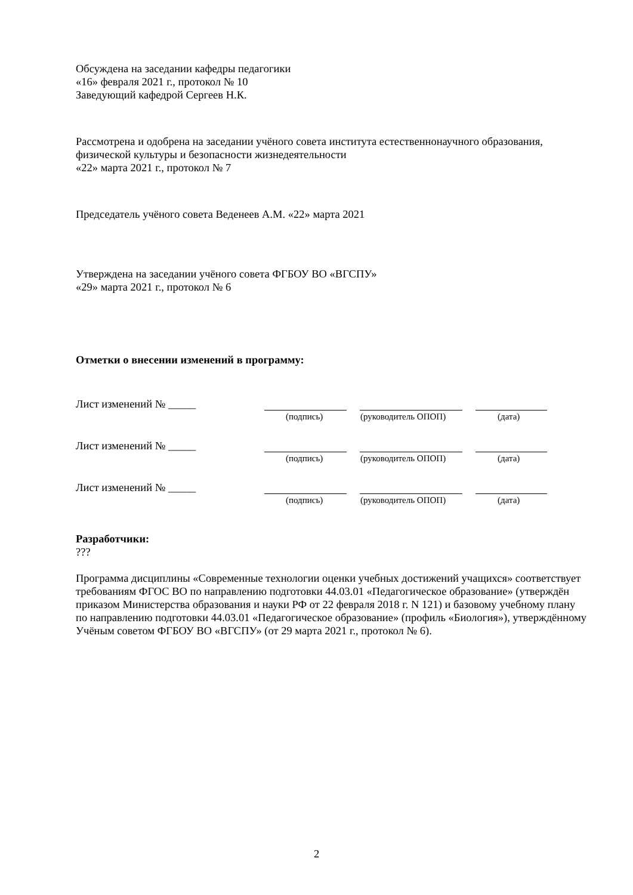Обсуждена на заседании кафедры педагогики
«16» февраля 2021 г., протокол № 10
Заведующий кафедрой Сергеев Н.К.
Рассмотрена и одобрена на заседании учёного совета института естественнонаучного образования, физической культуры и безопасности жизнедеятельности
«22» марта 2021 г., протокол № 7
Председатель учёного совета Веденеев А.М. «22» марта 2021
Утверждена на заседании учёного совета ФГБОУ ВО «ВГСПУ»
«29» марта 2021 г., протокол № 6
Отметки о внесении изменений в программу:
Лист изменений № _____
(подпись) (руководитель ОПОП) (дата)
Лист изменений № _____
(подпись) (руководитель ОПОП) (дата)
Лист изменений № _____
(подпись) (руководитель ОПОП) (дата)
Разработчики:
???
Программа дисциплины «Современные технологии оценки учебных достижений учащихся» соответствует требованиям ФГОС ВО по направлению подготовки 44.03.01 «Педагогическое образование» (утверждён приказом Министерства образования и науки РФ от 22 февраля 2018 г. N 121) и базовому учебному плану по направлению подготовки 44.03.01 «Педагогическое образование» (профиль «Биология»), утверждённому Учёным советом ФГБОУ ВО «ВГСПУ» (от 29 марта 2021 г., протокол № 6).
2